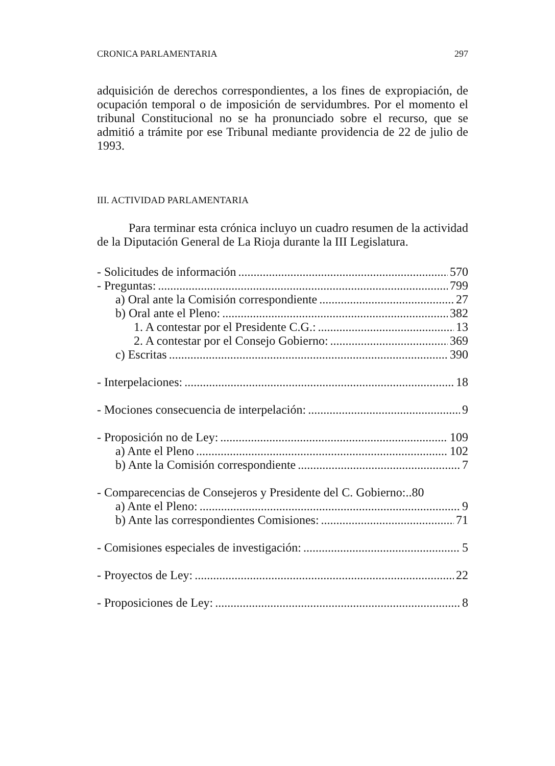CRONICA PARLAMENTARIA 297
adquisición de derechos correspondientes, a los fines de expropiación, de ocupación temporal o de imposición de servidumbres. Por el momento el tribunal Constitucional no se ha pronunciado sobre el recurso, que se admitió a trámite por ese Tribunal mediante providencia de 22 de julio de 1993.
III. ACTIVIDAD PARLAMENTARIA
Para terminar esta crónica incluyo un cuadro resumen de la actividad de la Diputación General de La Rioja durante la III Legislatura.
- Solicitudes de información 570
- Preguntas: 799
a) Oral ante la Comisión correspondiente 27
b) Oral ante el Pleno: 382
1. A contestar por el Presidente C.G.: 13
2. A contestar por el Consejo Gobierno: 369
c) Escritas 390
- Interpelaciones: 18
- Mociones consecuencia de interpelación: 9
- Proposición no de Ley: 109
a) Ante el Pleno 102
b) Ante la Comisión correspondiente 7
- Comparecencias de Consejeros y Presidente del C. Gobierno:..80
a) Ante el Pleno: 9
b) Ante las correspondientes Comisiones: 71
- Comisiones especiales de investigación: 5
- Proyectos de Ley: 22
- Proposiciones de Ley: 8